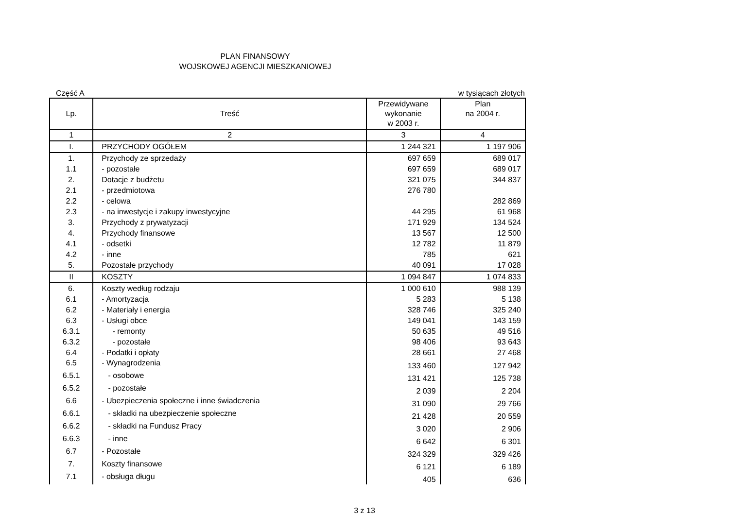PLAN FINANSOWY
WOJSKOWEJ AGENCJI MIESZKANIOWEJ
Część A w tysiącach złotych
| Lp. | Treść | Przewidywane wykonanie w 2003 r. | Plan na 2004 r. |
| --- | --- | --- | --- |
| 1 | 2 | 3 | 4 |
| I. | PRZYCHODY OGÓŁEM | 1 244 321 | 1 197 906 |
| 1. | Przychody ze sprzedaży | 697 659 | 689 017 |
| 1.1 | - pozostałe | 697 659 | 689 017 |
| 2. | Dotacje z budżetu | 321 075 | 344 837 |
| 2.1 | - przedmiotowa | 276 780 | |
| 2.2 | - celowa | | 282 869 |
| 2.3 | - na inwestycje i zakupy inwestycyjne | 44 295 | 61 968 |
| 3. | Przychody z prywatyzacji | 171 929 | 134 524 |
| 4. | Przychody finansowe | 13 567 | 12 500 |
| 4.1 | - odsetki | 12 782 | 11 879 |
| 4.2 | - inne | 785 | 621 |
| 5. | Pozostałe przychody | 40 091 | 17 028 |
| II | KOSZTY | 1 094 847 | 1 074 833 |
| 6. | Koszty według rodzaju | 1 000 610 | 988 139 |
| 6.1 | - Amortyzacja | 5 283 | 5 138 |
| 6.2 | - Materiały i energia | 328 746 | 325 240 |
| 6.3 | - Usługi obce | 149 041 | 143 159 |
| 6.3.1 | - remonty | 50 635 | 49 516 |
| 6.3.2 | - pozostałe | 98 406 | 93 643 |
| 6.4 | - Podatki i opłaty | 28 661 | 27 468 |
| 6.5 | - Wynagrodzenia | 133 460 | 127 942 |
| 6.5.1 | - osobowe | 131 421 | 125 738 |
| 6.5.2 | - pozostałe | 2 039 | 2 204 |
| 6.6 | - Ubezpieczenia społeczne i inne świadczenia | 31 090 | 29 766 |
| 6.6.1 | - składki na ubezpieczenie społeczne | 21 428 | 20 559 |
| 6.6.2 | - składki na Fundusz Pracy | 3 020 | 2 906 |
| 6.6.3 | - inne | 6 642 | 6 301 |
| 6.7 | - Pozostałe | 324 329 | 329 426 |
| 7. | Koszty finansowe | 6 121 | 6 189 |
| 7.1 | - obsługa długu | 405 | 636 |
3 z 13